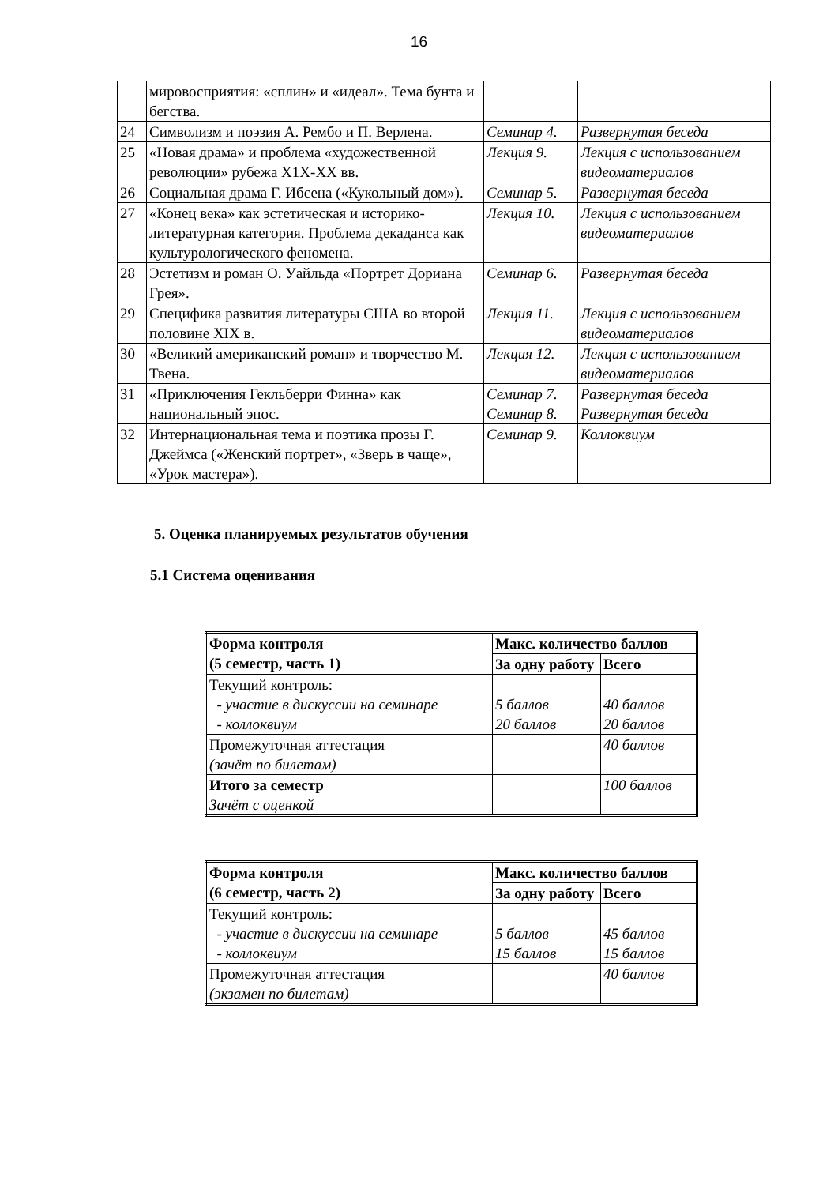16
| | мировосприятия: «сплин» и «идеал». Тема бунта и бегства. | | |
| 24 | Символизм и поэзия А. Рембо и П. Верлена. | Семинар 4. | Развернутая беседа |
| 25 | «Новая драма» и проблема «художественной революции» рубежа Х1Х-ХХ вв. | Лекция 9. | Лекция с использованием видеоматериалов |
| 26 | Социальная драма Г. Ибсена («Кукольный дом»). | Семинар 5. | Развернутая беседа |
| 27 | «Конец века» как эстетическая и историко-литературная категория. Проблема декаданса как культурологического феномена. | Лекция 10. | Лекция с использованием видеоматериалов |
| 28 | Эстетизм и роман О. Уайльда «Портрет Дориана Грея». | Семинар 6. | Развернутая беседа |
| 29 | Специфика развития литературы США во второй половине XIX в. | Лекция 11. | Лекция с использованием видеоматериалов |
| 30 | «Великий американский роман» и творчество М. Твена. | Лекция 12. | Лекция с использованием видеоматериалов |
| 31 | «Приключения Гекльберри Финна» как национальный эпос. | Семинар 7. Семинар 8. | Развернутая беседа Развернутая беседа |
| 32 | Интернациональная тема и поэтика прозы Г. Джеймса («Женский портрет», «Зверь в чаще», «Урок мастера»). | Семинар 9. | Коллоквиум |
5. Оценка планируемых результатов обучения
5.1 Система оценивания
| Форма контроля (5 семестр, часть 1) | Макс. количество баллов | |
| --- | --- | --- |
| | За одну работу | Всего |
| Текущий контроль: - участие в дискуссии на семинаре - коллоквиум | 5 баллов 20 баллов | 40 баллов 20 баллов |
| Промежуточная аттестация (зачёт по билетам) | | 40 баллов |
| Итого за семестр Зачёт с оценкой | | 100 баллов |
| Форма контроля (6 семестр, часть 2) | Макс. количество баллов | |
| --- | --- | --- |
| | За одну работу | Всего |
| Текущий контроль: - участие в дискуссии на семинаре - коллоквиум | 5 баллов 15 баллов | 45 баллов 15 баллов |
| Промежуточная аттестация (экзамен по билетам) | | 40 баллов |